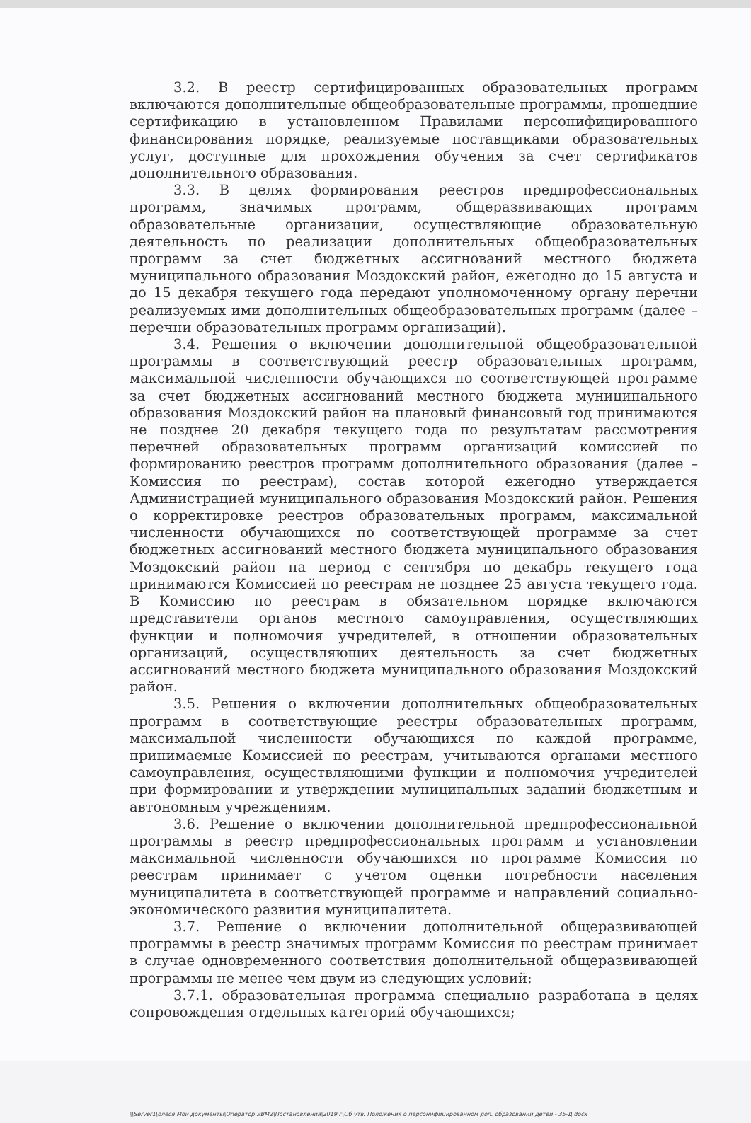3.2. В реестр сертифицированных образовательных программ включаются дополнительные общеобразовательные программы, прошедшие сертификацию в установленном Правилами персонифицированного финансирования порядке, реализуемые поставщиками образовательных услуг, доступные для прохождения обучения за счет сертификатов дополнительного образования.
3.3. В целях формирования реестров предпрофессиональных программ, значимых программ, общеразвивающих программ образовательные организации, осуществляющие образовательную деятельность по реализации дополнительных общеобразовательных программ за счет бюджетных ассигнований местного бюджета муниципального образования Моздокский район, ежегодно до 15 августа и до 15 декабря текущего года передают уполномоченному органу перечни реализуемых ими дополнительных общеобразовательных программ (далее – перечни образовательных программ организаций).
3.4. Решения о включении дополнительной общеобразовательной программы в соответствующий реестр образовательных программ, максимальной численности обучающихся по соответствующей программе за счет бюджетных ассигнований местного бюджета муниципального образования Моздокский район на плановый финансовый год принимаются не позднее 20 декабря текущего года по результатам рассмотрения перечней образовательных программ организаций комиссией по формированию реестров программ дополнительного образования (далее – Комиссия по реестрам), состав которой ежегодно утверждается Администрацией муниципального образования Моздокский район. Решения о корректировке реестров образовательных программ, максимальной численности обучающихся по соответствующей программе за счет бюджетных ассигнований местного бюджета муниципального образования Моздокский район на период с сентября по декабрь текущего года принимаются Комиссией по реестрам не позднее 25 августа текущего года. В Комиссию по реестрам в обязательном порядке включаются представители органов местного самоуправления, осуществляющих функции и полномочия учредителей, в отношении образовательных организаций, осуществляющих деятельность за счет бюджетных ассигнований местного бюджета муниципального образования Моздокский район.
3.5. Решения о включении дополнительных общеобразовательных программ в соответствующие реестры образовательных программ, максимальной численности обучающихся по каждой программе, принимаемые Комиссией по реестрам, учитываются органами местного самоуправления, осуществляющими функции и полномочия учредителей при формировании и утверждении муниципальных заданий бюджетным и автономным учреждениям.
3.6. Решение о включении дополнительной предпрофессиональной программы в реестр предпрофессиональных программ и установлении максимальной численности обучающихся по программе Комиссия по реестрам принимает с учетом оценки потребности населения муниципалитета в соответствующей программе и направлений социально-экономического развития муниципалитета.
3.7. Решение о включении дополнительной общеразвивающей программы в реестр значимых программ Комиссия по реестрам принимает в случае одновременного соответствия дополнительной общеразвивающей программы не менее чем двум из следующих условий:
3.7.1. образовательная программа специально разработана в целях сопровождения отдельных категорий обучающихся;
\\Server1\олеся\Мои документы\Оператор ЭВМ2\Постановления\2019 г\Об утв. Положения о персонифицированном доп. образовании детей - 35-Д.docx